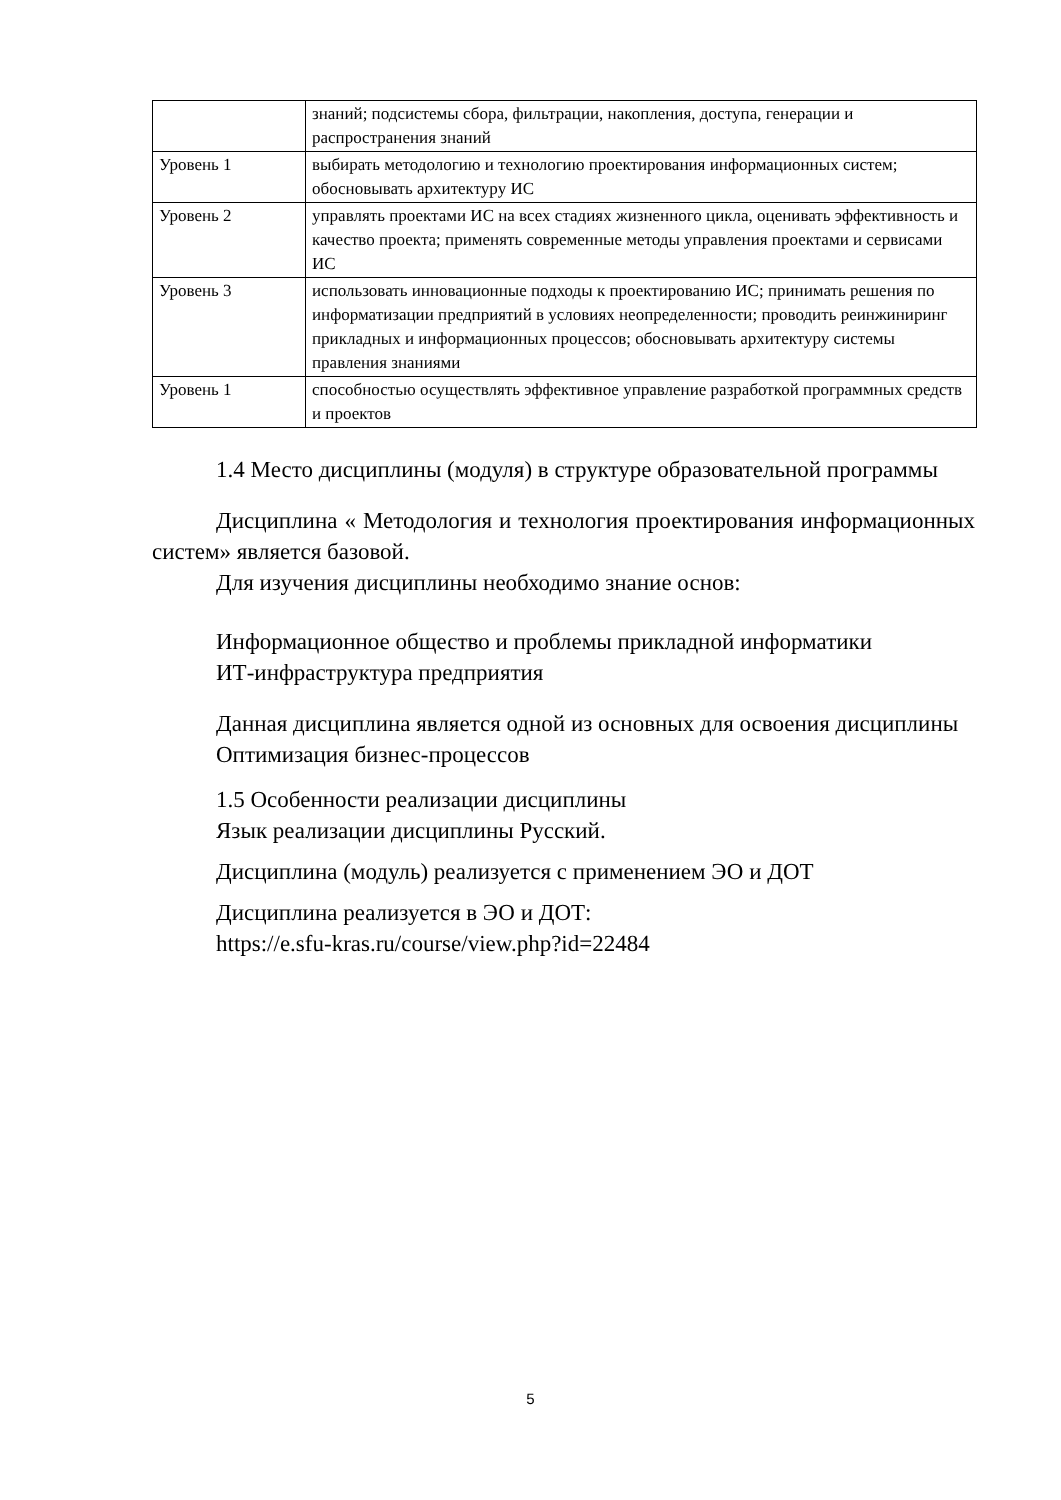| | знаний; подсистемы сбора, фильтрации, накопления, доступа, генерации и распространения знаний |
| Уровень 1 | выбирать методологию и технологию проектирования информационных систем; обосновывать архитектуру ИС |
| Уровень 2 | управлять проектами ИС на всех стадиях жизненного цикла, оценивать эффективность и качество проекта; применять современные методы управления проектами и сервисами ИС |
| Уровень 3 | использовать инновационные подходы к проектированию ИС; принимать решения по информатизации предприятий в условиях неопределенности; проводить реинжиниринг прикладных и информационных процессов; обосновывать архитектуру системы правления знаниями |
| Уровень 1 | способностью осуществлять эффективное управление разработкой программных средств и проектов |
1.4 Место дисциплины (модуля) в структуре образовательной программы
Дисциплина « Методология и технология проектирования информационных систем» является базовой.
Для изучения дисциплины необходимо знание основ:
Информационное общество и проблемы прикладной информатики
ИТ-инфраструктура предприятия
Данная дисциплина является одной из основных для освоения дисциплины
Оптимизация бизнес-процессов
1.5 Особенности реализации дисциплины
Язык реализации дисциплины Русский.
Дисциплина (модуль) реализуется с применением ЭО и ДОТ
Дисциплина реализуется в ЭО и ДОТ:
https://e.sfu-kras.ru/course/view.php?id=22484
5